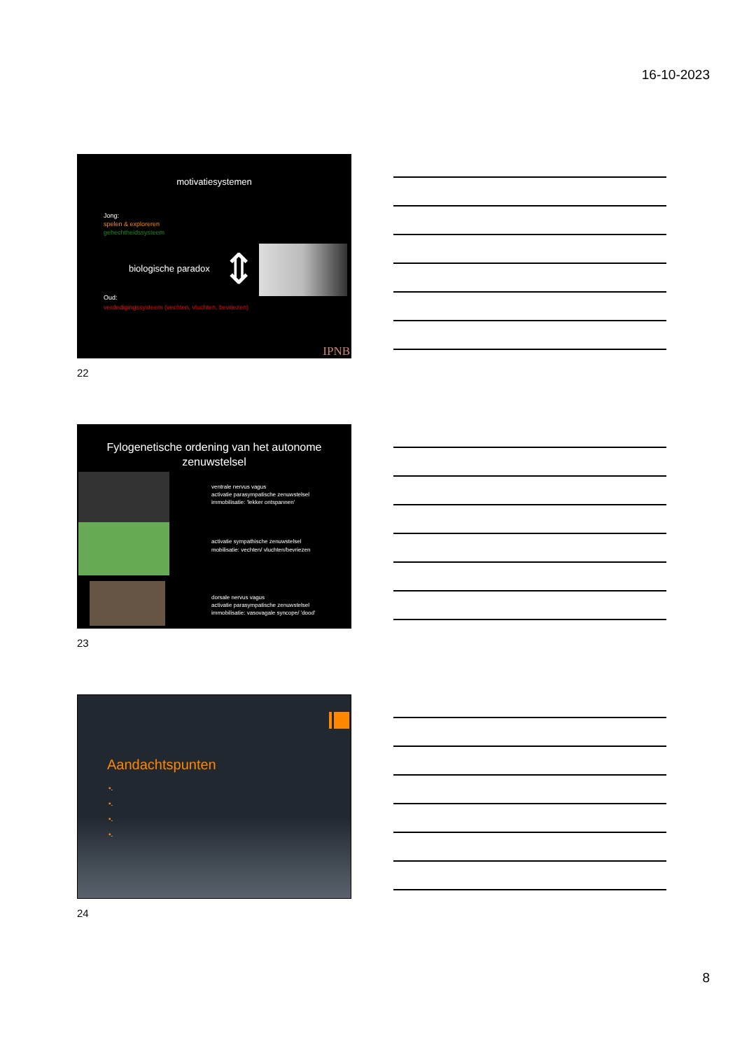16-10-2023
motivatiesystemen
Jong:
spelen & exploreren
gehechtheidssysteem
biologische paradox ⇕
Oud:
verdedigingssysteem (vechten, vluchten, bevriezen)
IPNB
22
Fylogenetische ordening van het autonome
zenuwstelsel
ventrale nervus vagus
activatie parasympatische zenuwstelsel
immobilisatie: 'lekker ontspannen'
activatie sympathische zenuwstelsel
mobilisatie: vechten/ vluchten/bevriezen
dorsale nervus vagus
activatie parasympatische zenuwstelsel
immobilisatie: vasovagale syncope/ 'dood'
23
Aandachtspunten
▪.
▪.
▪.
▪.
24
8